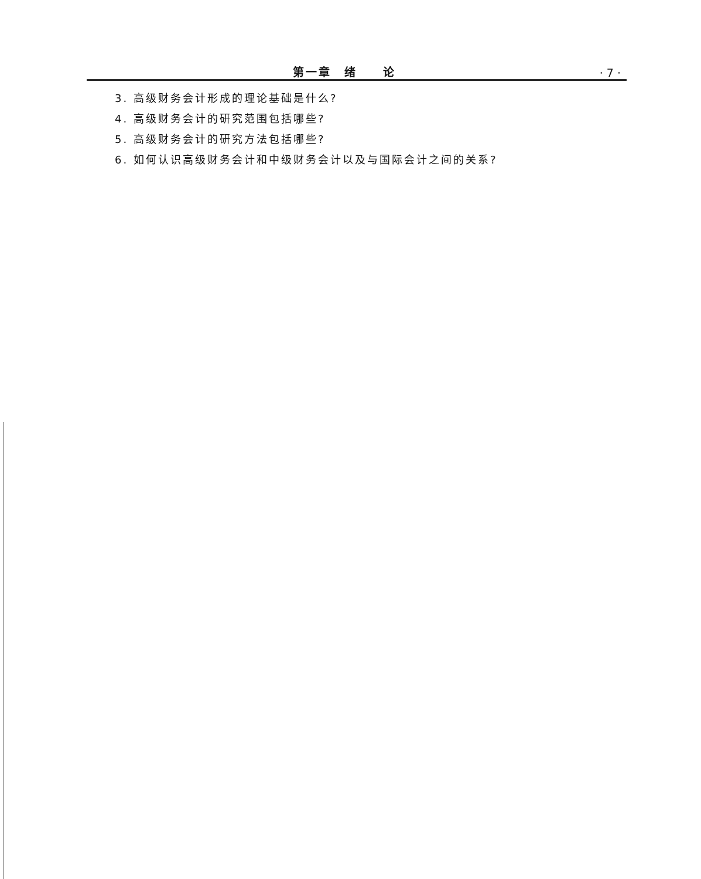第一章　绪　　论 · 7 ·
3. 高级财务会计形成的理论基础是什么?
4. 高级财务会计的研究范围包括哪些?
5. 高级财务会计的研究方法包括哪些?
6. 如何认识高级财务会计和中级财务会计以及与国际会计之间的关系?